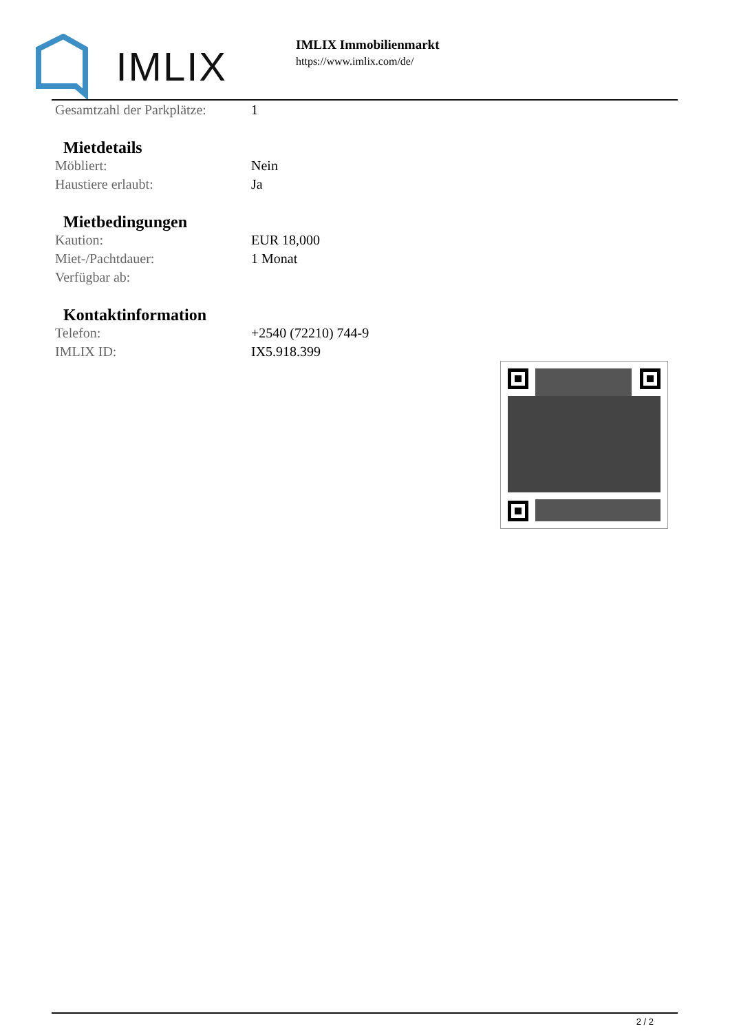IMLIX
IMLIX Immobilienmarkt
https://www.imlix.com/de/
| Gesamtzahl der Parkplätze: | 1 |
Mietdetails
| Möbliert: | Nein |
| Haustiere erlaubt: | Ja |
Mietbedingungen
| Kaution: | EUR 18,000 |
| Miet-/Pachtdauer: | 1 Monat |
| Verfügbar ab: | |
Kontaktinformation
| Telefon: | +2540 (72210) 744-9 |
| IMLIX ID: | IX5.918.399 |
2 / 2